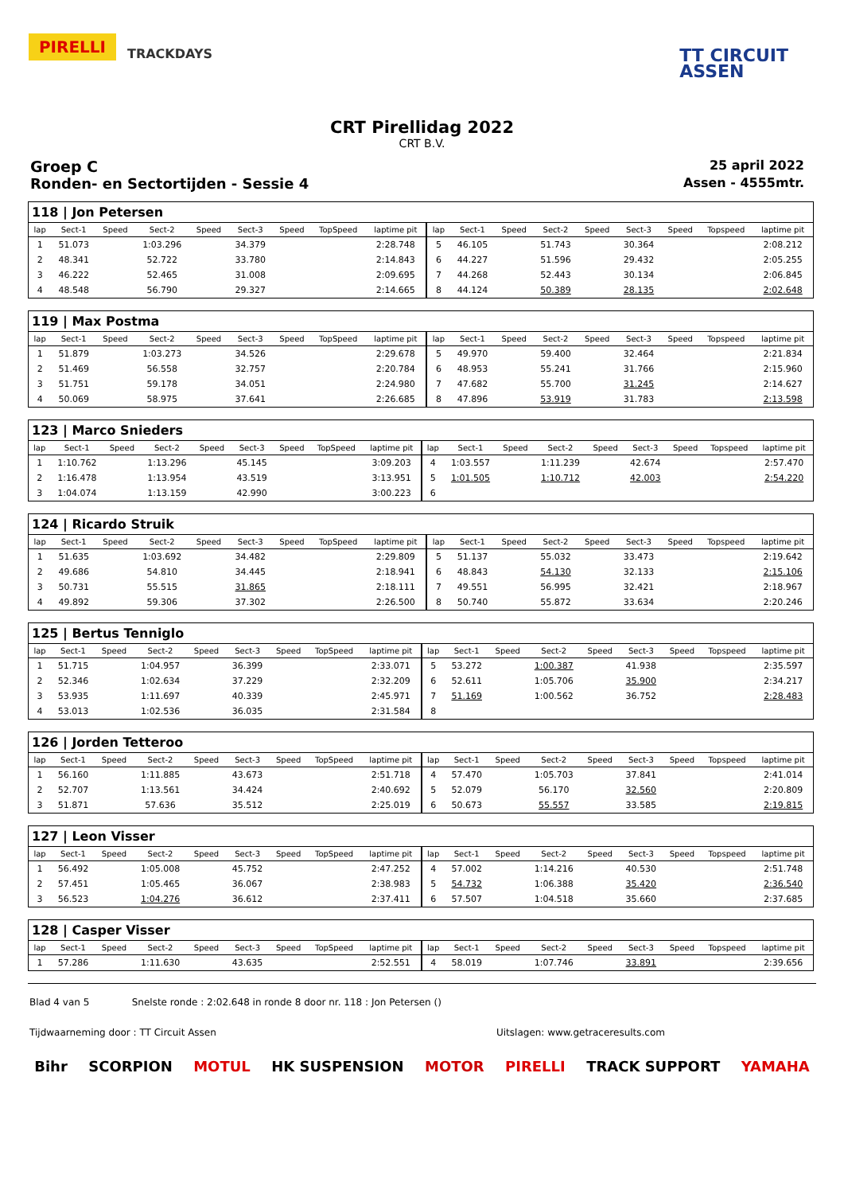PIRELLI
TRACKDAYS
TT CIRCUIT
ASSEN
CRT Pirellidag 2022
CRT B.V.
Groep C 25 april 2022
Ronden- en Sectortijden - Sessie 4 Assen - 4555mtr.
| 118 / Jon Petersen | | | | | | | | | | | | | | | | | |
| --- | --- | --- | --- | --- | --- | --- | --- | --- | --- | --- | --- | --- | --- | --- | --- | --- | --- |
| lap | Sect-1 | Speed | Sect-2 | Speed | Sect-3 | Speed | TopSpeed | laptime pit | lap | Sect-1 | Speed | Sect-2 | Speed | Sect-3 | Speed | Topspeed | laptime pit |
| 1 | 51.073 | | 1:03.296 | | 34.379 | | | 2:28.748 | 5 | 46.105 | | 51.743 | | 30.364 | | | 2:08.212 |
| 2 | 48.341 | | 52.722 | | 33.780 | | | 2:14.843 | 6 | 44.227 | | 51.596 | | 29.432 | | | 2:05.255 |
| 3 | 46.222 | | 52.465 | | 31.008 | | | 2:09.695 | 7 | 44.268 | | 52.443 | | 30.134 | | | 2:06.845 |
| 4 | 48.548 | | 56.790 | | 29.327 | | | 2:14.665 | 8 | 44.124 | | 50.389 | | 28.135 | | | 2:02.648 |
| 119 / Max Postma | | | | | | | | | | | | | | | | | |
| --- | --- | --- | --- | --- | --- | --- | --- | --- | --- | --- | --- | --- | --- | --- | --- | --- | --- |
| lap | Sect-1 | Speed | Sect-2 | Speed | Sect-3 | Speed | TopSpeed | laptime pit | lap | Sect-1 | Speed | Sect-2 | Speed | Sect-3 | Speed | Topspeed | laptime pit |
| 1 | 51.879 | | 1:03.273 | | 34.526 | | | 2:29.678 | 5 | 49.970 | | 59.400 | | 32.464 | | | 2:21.834 |
| 2 | 51.469 | | 56.558 | | 32.757 | | | 2:20.784 | 6 | 48.953 | | 55.241 | | 31.766 | | | 2:15.960 |
| 3 | 51.751 | | 59.178 | | 34.051 | | | 2:24.980 | 7 | 47.682 | | 55.700 | | 31.245 | | | 2:14.627 |
| 4 | 50.069 | | 58.975 | | 37.641 | | | 2:26.685 | 8 | 47.896 | | 53.919 | | 31.783 | | | 2:13.598 |
| 123 / Marco Snieders | | | | | | | | | | | | | | | | | |
| --- | --- | --- | --- | --- | --- | --- | --- | --- | --- | --- | --- | --- | --- | --- | --- | --- | --- |
| lap | Sect-1 | Speed | Sect-2 | Speed | Sect-3 | Speed | TopSpeed | laptime pit | lap | Sect-1 | Speed | Sect-2 | Speed | Sect-3 | Speed | Topspeed | laptime pit |
| 1 | 1:10.762 | | 1:13.296 | | 45.145 | | | 3:09.203 | 4 | 1:03.557 | | 1:11.239 | | 42.674 | | | 2:57.470 |
| 2 | 1:16.478 | | 1:13.954 | | 43.519 | | | 3:13.951 | 5 | 1:01.505 | | 1:10.712 | | 42.003 | | | 2:54.220 |
| 3 | 1:04.074 | | 1:13.159 | | 42.990 | | | 3:00.223 | 6 | | | | | | | | |
| 124 / Ricardo Struik | | | | | | | | | | | | | | | | | |
| --- | --- | --- | --- | --- | --- | --- | --- | --- | --- | --- | --- | --- | --- | --- | --- | --- | --- |
| lap | Sect-1 | Speed | Sect-2 | Speed | Sect-3 | Speed | TopSpeed | laptime pit | lap | Sect-1 | Speed | Sect-2 | Speed | Sect-3 | Speed | Topspeed | laptime pit |
| 1 | 51.635 | | 1:03.692 | | 34.482 | | | 2:29.809 | 5 | 51.137 | | 55.032 | | 33.473 | | | 2:19.642 |
| 2 | 49.686 | | 54.810 | | 34.445 | | | 2:18.941 | 6 | 48.843 | | 54.130 | | 32.133 | | | 2:15.106 |
| 3 | 50.731 | | 55.515 | | 31.865 | | | 2:18.111 | 7 | 49.551 | | 56.995 | | 32.421 | | | 2:18.967 |
| 4 | 49.892 | | 59.306 | | 37.302 | | | 2:26.500 | 8 | 50.740 | | 55.872 | | 33.634 | | | 2:20.246 |
| 125 / Bertus Tenniglo | | | | | | | | | | | | | | | | | |
| --- | --- | --- | --- | --- | --- | --- | --- | --- | --- | --- | --- | --- | --- | --- | --- | --- | --- |
| lap | Sect-1 | Speed | Sect-2 | Speed | Sect-3 | Speed | TopSpeed | laptime pit | lap | Sect-1 | Speed | Sect-2 | Speed | Sect-3 | Speed | Topspeed | laptime pit |
| 1 | 51.715 | | 1:04.957 | | 36.399 | | | 2:33.071 | 5 | 53.272 | | 1:00.387 | | 41.938 | | | 2:35.597 |
| 2 | 52.346 | | 1:02.634 | | 37.229 | | | 2:32.209 | 6 | 52.611 | | 1:05.706 | | 35.900 | | | 2:34.217 |
| 3 | 53.935 | | 1:11.697 | | 40.339 | | | 2:45.971 | 7 | 51.169 | | 1:00.562 | | 36.752 | | | 2:28.483 |
| 4 | 53.013 | | 1:02.536 | | 36.035 | | | 2:31.584 | 8 | | | | | | | | |
| 126 / Jorden Tetteroo | | | | | | | | | | | | | | | | | |
| --- | --- | --- | --- | --- | --- | --- | --- | --- | --- | --- | --- | --- | --- | --- | --- | --- | --- |
| lap | Sect-1 | Speed | Sect-2 | Speed | Sect-3 | Speed | TopSpeed | laptime pit | lap | Sect-1 | Speed | Sect-2 | Speed | Sect-3 | Speed | Topspeed | laptime pit |
| 1 | 56.160 | | 1:11.885 | | 43.673 | | | 2:51.718 | 4 | 57.470 | | 1:05.703 | | 37.841 | | | 2:41.014 |
| 2 | 52.707 | | 1:13.561 | | 34.424 | | | 2:40.692 | 5 | 52.079 | | 56.170 | | 32.560 | | | 2:20.809 |
| 3 | 51.871 | | 57.636 | | 35.512 | | | 2:25.019 | 6 | 50.673 | | 55.557 | | 33.585 | | | 2:19.815 |
| 127 / Leon Visser | | | | | | | | | | | | | | | | | |
| --- | --- | --- | --- | --- | --- | --- | --- | --- | --- | --- | --- | --- | --- | --- | --- | --- | --- |
| lap | Sect-1 | Speed | Sect-2 | Speed | Sect-3 | Speed | TopSpeed | laptime pit | lap | Sect-1 | Speed | Sect-2 | Speed | Sect-3 | Speed | Topspeed | laptime pit |
| 1 | 56.492 | | 1:05.008 | | 45.752 | | | 2:47.252 | 4 | 57.002 | | 1:14.216 | | 40.530 | | | 2:51.748 |
| 2 | 57.451 | | 1:05.465 | | 36.067 | | | 2:38.983 | 5 | 54.732 | | 1:06.388 | | 35.420 | | | 2:36.540 |
| 3 | 56.523 | | 1:04.276 | | 36.612 | | | 2:37.411 | 6 | 57.507 | | 1:04.518 | | 35.660 | | | 2:37.685 |
| 128 / Casper Visser | | | | | | | | | | | | | | | | | |
| --- | --- | --- | --- | --- | --- | --- | --- | --- | --- | --- | --- | --- | --- | --- | --- | --- | --- |
| lap | Sect-1 | Speed | Sect-2 | Speed | Sect-3 | Speed | TopSpeed | laptime pit | lap | Sect-1 | Speed | Sect-2 | Speed | Sect-3 | Speed | Topspeed | laptime pit |
| 1 | 57.286 | | 1:11.630 | | 43.635 | | | 2:52.551 | 4 | 58.019 | | 1:07.746 | | 33.891 | | | 2:39.656 |
Blad 4 van 5 Snelste ronde : 2:02.648 in ronde 8 door nr. 118 : Jon Petersen ()
Tijdwaarneming door : TT Circuit Assen Uitslagen: www.getraceresults.com
Bihr SCORPION MOTUL HK SUSPENSION MOTOR PIRELLI TRACK SUPPORT YAMAHA